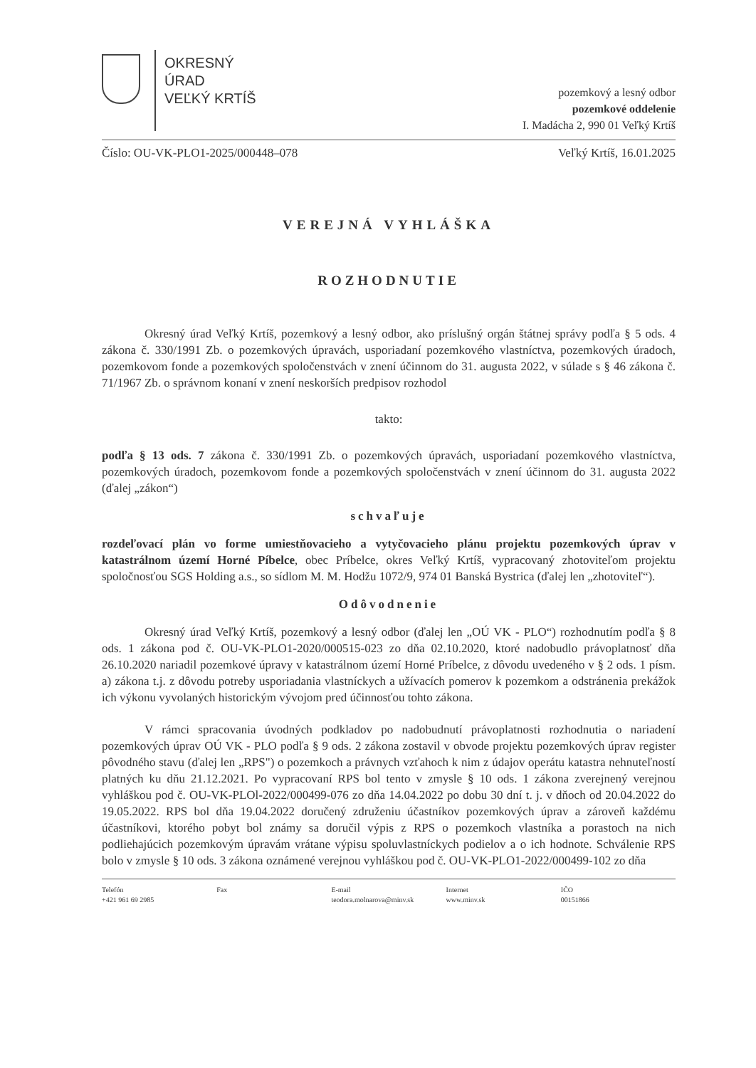OKRESNÝ
ÚRAD
VEĽKÝ KRTÍŠ
pozemkový a lesný odbor
pozemkové oddelenie
I. Madácha 2, 990 01 Veľký Krtíš
Číslo: OU-VK-PLO1-2025/000448–078 Veľký Krtíš, 16.01.2025
VEREJNÁ VYHLÁŠKA
ROZHODNUTIE
Okresný úrad Veľký Krtíš, pozemkový a lesný odbor, ako príslušný orgán štátnej správy podľa § 5 ods. 4 zákona č. 330/1991 Zb. o pozemkových úpravách, usporiadaní pozemkového vlastníctva, pozemkových úradoch, pozemkovom fonde a pozemkových spoločenstvách v znení účinnom do 31. augusta 2022, v súlade s § 46 zákona č. 71/1967 Zb. o správnom konaní v znení neskorších predpisov rozhodol
takto:
podľa § 13 ods. 7 zákona č. 330/1991 Zb. o pozemkových úpravách, usporiadaní pozemkového vlastníctva, pozemkových úradoch, pozemkovom fonde a pozemkových spoločenstvách v znení účinnom do 31. augusta 2022 (ďalej „zákon“)
schvaľuje
rozdeľovací plán vo forme umiestňovacieho a vytyčovacieho plánu projektu pozemkových úprav v katastrálnom území Horné Píbelce, obec Príbelce, okres Veľký Krtíš, vypracovaný zhotoviteľom projektu spoločnosťou SGS Holding a.s., so sídlom M. M. Hodžu 1072/9, 974 01 Banská Bystrica (ďalej len „zhotoviteľ“).
Odôvodnenie
Okresný úrad Veľký Krtíš, pozemkový a lesný odbor (ďalej len „OÚ VK - PLO“) rozhodnutím podľa § 8 ods. 1 zákona pod č. OU-VK-PLO1-2020/000515-023 zo dňa 02.10.2020, ktoré nadobudlo právoplatnosť dňa 26.10.2020 nariadil pozemkové úpravy v katastrálnom území Horné Príbelce, z dôvodu uvedeného v § 2 ods. 1 písm. a) zákona t.j. z dôvodu potreby usporiadania vlastníckych a užívacích pomerov k pozemkom a odstránenia prekážok ich výkonu vyvolaných historickým vývojom pred účinnosťou tohto zákona.
V rámci spracovania úvodných podkladov po nadobudnutí právoplatnosti rozhodnutia o nariadení pozemkových úprav OÚ VK - PLO podľa § 9 ods. 2 zákona zostavil v obvode projektu pozemkových úprav register pôvodného stavu (ďalej len „RPS") o pozemkoch a právnych vzťahoch k nim z údajov operátu katastra nehnuteľností platných ku dňu 21.12.2021. Po vypracovaní RPS bol tento v zmysle § 10 ods. 1 zákona zverejnený verejnou vyhláškou pod č. OU-VK-PLOl-2022/000499-076 zo dňa 14.04.2022 po dobu 30 dní t. j. v dňoch od 20.04.2022 do 19.05.2022. RPS bol dňa 19.04.2022 doručený združeniu účastníkov pozemkových úprav a zároveň každému účastníkovi, ktorého pobyt bol známy sa doručil výpis z RPS o pozemkoch vlastníka a porastoch na nich podliehajúcich pozemkovým úpravám vrátane výpisu spoluvlastníckych podielov a o ich hodnote. Schválenie RPS bolo v zmysle § 10 ods. 3 zákona oznámené verejnou vyhláškou pod č. OU-VK-PLO1-2022/000499-102 zo dňa
Telefón
+421 961 69 2985
Fax E-mail
teodora.molnarova@minv.sk
Internet
www.minv.sk
IČO
00151866